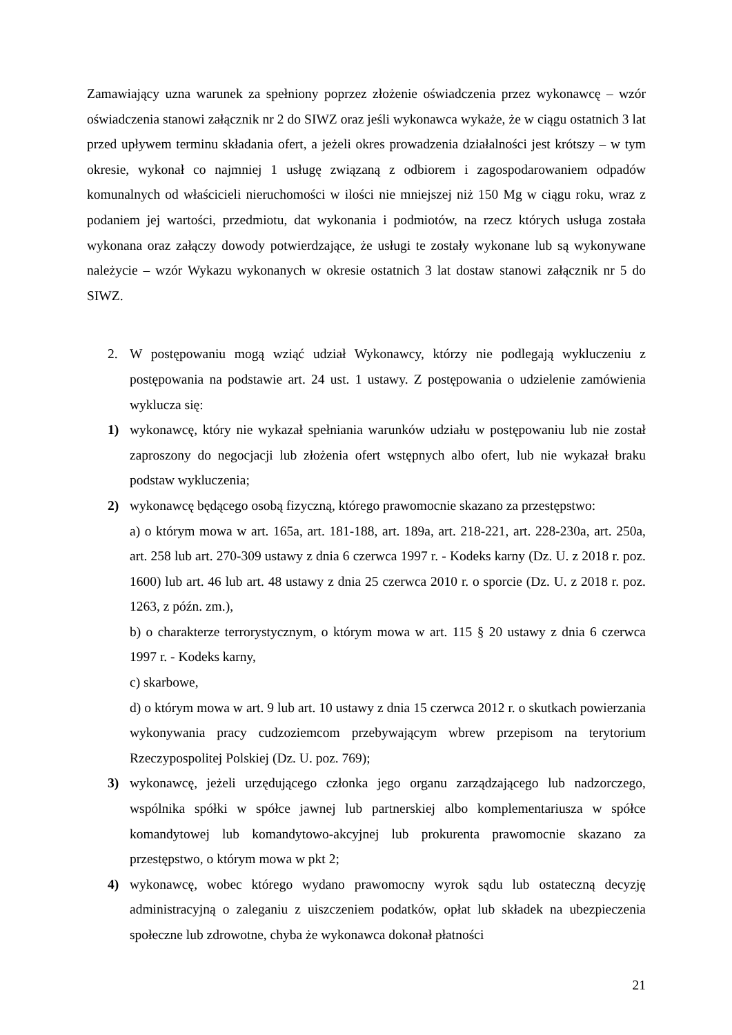Zamawiający uzna warunek za spełniony poprzez złożenie oświadczenia przez wykonawcę – wzór oświadczenia stanowi załącznik nr 2 do SIWZ oraz jeśli wykonawca wykaże, że w ciągu ostatnich 3 lat przed upływem terminu składania ofert, a jeżeli okres prowadzenia działalności jest krótszy – w tym okresie, wykonał co najmniej 1 usługę związaną z odbiorem i zagospodarowaniem odpadów komunalnych od właścicieli nieruchomości w ilości nie mniejszej niż 150 Mg w ciągu roku, wraz z podaniem jej wartości, przedmiotu, dat wykonania i podmiotów, na rzecz których usługa została wykonana oraz załączy dowody potwierdzające, że usługi te zostały wykonane lub są wykonywane należycie – wzór Wykazu wykonanych w okresie ostatnich 3 lat dostaw stanowi załącznik nr 5 do SIWZ.
2. W postępowaniu mogą wziąć udział Wykonawcy, którzy nie podlegają wykluczeniu z postępowania na podstawie art. 24 ust. 1 ustawy. Z postępowania o udzielenie zamówienia wyklucza się:
1) wykonawcę, który nie wykazał spełniania warunków udziału w postępowaniu lub nie został zaproszony do negocjacji lub złożenia ofert wstępnych albo ofert, lub nie wykazał braku podstaw wykluczenia;
2) wykonawcę będącego osobą fizyczną, którego prawomocnie skazano za przestępstwo:
a) o którym mowa w art. 165a, art. 181-188, art. 189a, art. 218-221, art. 228-230a, art. 250a, art. 258 lub art. 270-309 ustawy z dnia 6 czerwca 1997 r. - Kodeks karny (Dz. U. z 2018 r. poz. 1600) lub art. 46 lub art. 48 ustawy z dnia 25 czerwca 2010 r. o sporcie (Dz. U. z 2018 r. poz. 1263, z późn. zm.),
b) o charakterze terrorystycznym, o którym mowa w art. 115 § 20 ustawy z dnia 6 czerwca 1997 r. - Kodeks karny,
c) skarbowe,
d) o którym mowa w art. 9 lub art. 10 ustawy z dnia 15 czerwca 2012 r. o skutkach powierzania wykonywania pracy cudzoziemcom przebywającym wbrew przepisom na terytorium Rzeczypospolitej Polskiej (Dz. U. poz. 769);
3) wykonawcę, jeżeli urzędującego członka jego organu zarządzającego lub nadzorczego, wspólnika spółki w spółce jawnej lub partnerskiej albo komplementariusza w spółce komandytowej lub komandytowo-akcyjnej lub prokurenta prawomocnie skazano za przestępstwo, o którym mowa w pkt 2;
4) wykonawcę, wobec którego wydano prawomocny wyrok sądu lub ostateczną decyzję administracyjną o zaleganiu z uiszczeniem podatków, opłat lub składek na ubezpieczenia społeczne lub zdrowotne, chyba że wykonawca dokonał płatności
21